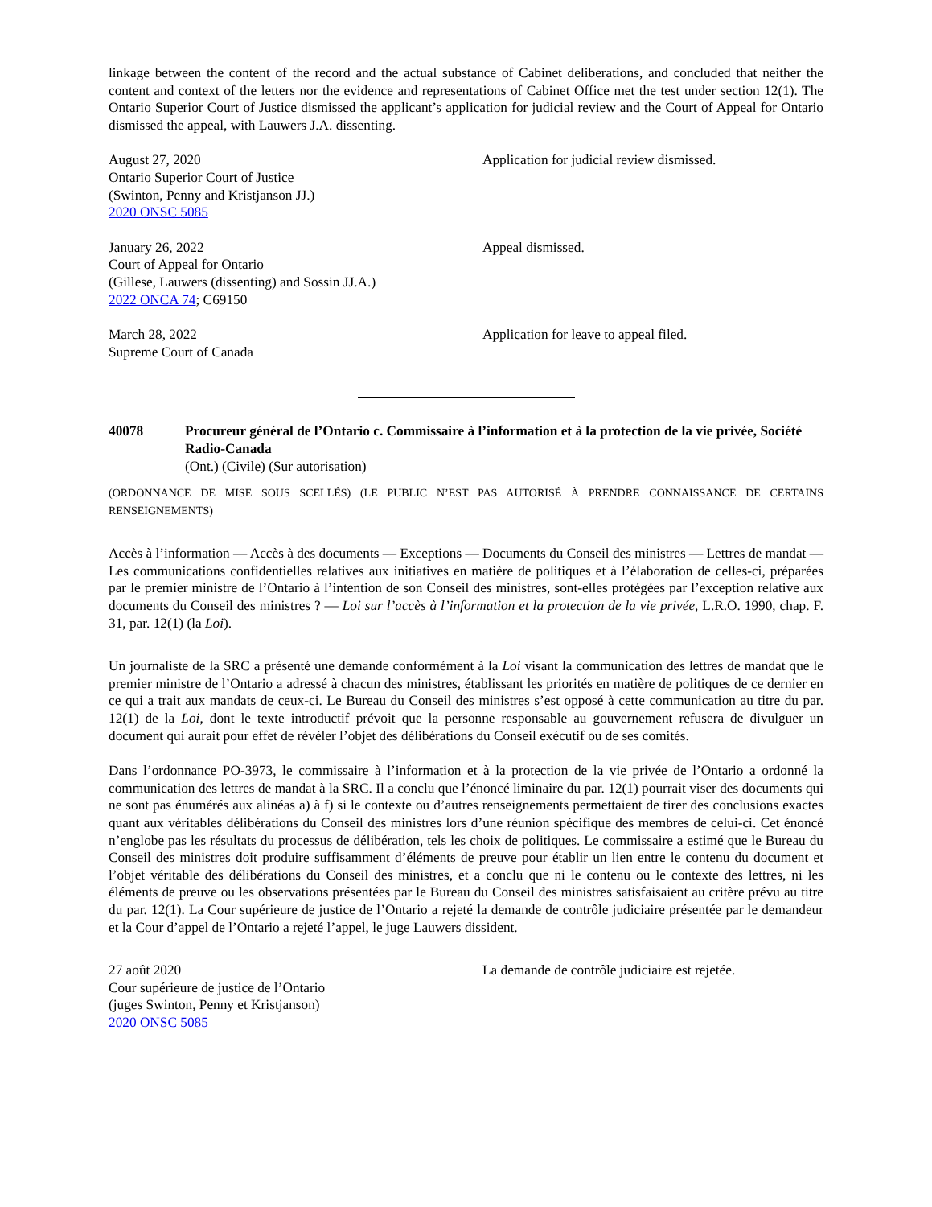linkage between the content of the record and the actual substance of Cabinet deliberations, and concluded that neither the content and context of the letters nor the evidence and representations of Cabinet Office met the test under section 12(1). The Ontario Superior Court of Justice dismissed the applicant’s application for judicial review and the Court of Appeal for Ontario dismissed the appeal, with Lauwers J.A. dissenting.
August 27, 2020
Ontario Superior Court of Justice
(Swinton, Penny and Kristjanson JJ.)
2020 ONSC 5085
Application for judicial review dismissed.
January 26, 2022
Court of Appeal for Ontario
(Gillese, Lauwers (dissenting) and Sossin JJ.A.)
2022 ONCA 74; C69150
Appeal dismissed.
March 28, 2022
Supreme Court of Canada
Application for leave to appeal filed.
40078 Procureur général de l’Ontario c. Commissaire à l’information et à la protection de la vie privée, Société Radio-Canada
(Ont.) (Civile) (Sur autorisation)
(ORDONNANCE DE MISE SOUS SCELLÉS) (LE PUBLIC N’EST PAS AUTORISÉ À PRENDRE CONNAISSANCE DE CERTAINS RENSEIGNEMENTS)
Accès à l’information — Accès à des documents — Exceptions — Documents du Conseil des ministres — Lettres de mandat — Les communications confidentielles relatives aux initiatives en matière de politiques et à l’élaboration de celles-ci, préparées par le premier ministre de l’Ontario à l’intention de son Conseil des ministres, sont-elles protégées par l’exception relative aux documents du Conseil des ministres ? — Loi sur l’accès à l’information et la protection de la vie privée, L.R.O. 1990, chap. F. 31, par. 12(1) (la Loi).
Un journaliste de la SRC a présenté une demande conformément à la Loi visant la communication des lettres de mandat que le premier ministre de l’Ontario a adressé à chacun des ministres, établissant les priorités en matière de politiques de ce dernier en ce qui a trait aux mandats de ceux-ci. Le Bureau du Conseil des ministres s’est opposé à cette communication au titre du par. 12(1) de la Loi, dont le texte introductif prévoit que la personne responsable au gouvernement refusera de divulguer un document qui aurait pour effet de révéler l’objet des délibérations du Conseil exécutif ou de ses comités.
Dans l’ordonnance PO-3973, le commissaire à l’information et à la protection de la vie privée de l’Ontario a ordonné la communication des lettres de mandat à la SRC. Il a conclu que l’énoncé liminaire du par. 12(1) pourrait viser des documents qui ne sont pas énumérés aux alinéas a) à f) si le contexte ou d’autres renseignements permettaient de tirer des conclusions exactes quant aux véritables délibérations du Conseil des ministres lors d’une réunion spécifique des membres de celui-ci. Cet énoncé n’englobe pas les résultats du processus de délibération, tels les choix de politiques. Le commissaire a estimé que le Bureau du Conseil des ministres doit produire suffisamment d’éléments de preuve pour établir un lien entre le contenu du document et l’objet véritable des délibérations du Conseil des ministres, et a conclu que ni le contenu ou le contexte des lettres, ni les éléments de preuve ou les observations présentées par le Bureau du Conseil des ministres satisfaisaient au critère prévu au titre du par. 12(1). La Cour supérieure de justice de l’Ontario a rejeté la demande de contrôle judiciaire présentée par le demandeur et la Cour d’appel de l’Ontario a rejeté l’appel, le juge Lauwers dissident.
27 août 2020
Cour supérieure de justice de l’Ontario
(juges Swinton, Penny et Kristjanson)
2020 ONSC 5085
La demande de contrôle judiciaire est rejetée.